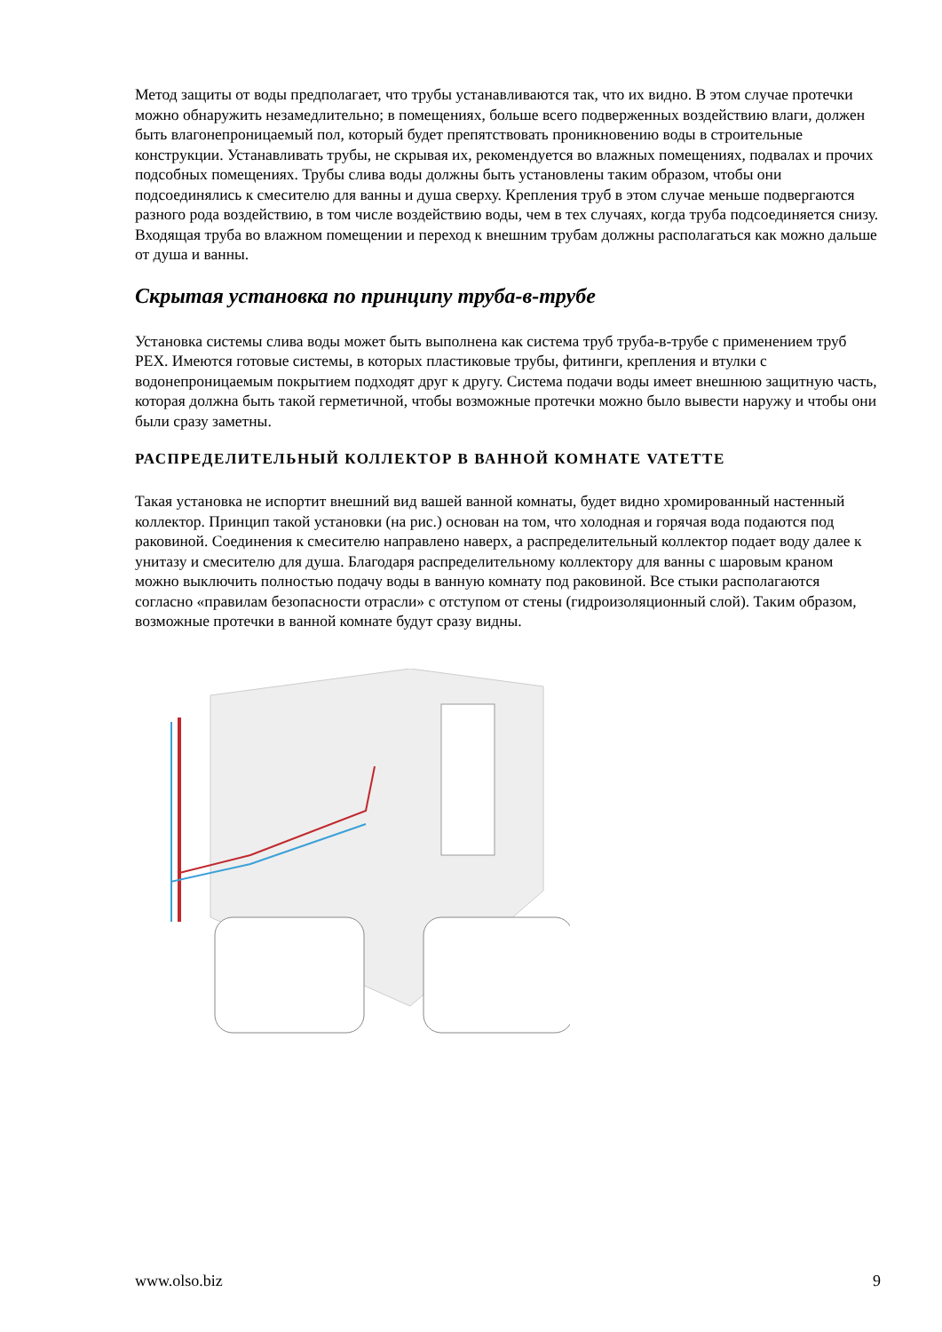Метод защиты от воды предполагает, что трубы устанавливаются так, что их видно. В этом случае протечки можно обнаружить незамедлительно; в помещениях, больше всего подверженных воздействию влаги, должен быть влагонепроницаемый пол, который будет препятствовать проникновению воды в строительные конструкции. Устанавливать трубы, не скрывая их, рекомендуется во влажных помещениях, подвалах и прочих подсобных помещениях. Трубы слива воды должны быть установлены таким образом, чтобы они подсоединялись к смесителю для ванны и душа сверху. Крепления труб в этом случае меньше подвергаются разного рода воздействию, в том числе воздействию воды, чем в тех случаях, когда труба подсоединяется снизу. Входящая труба во влажном помещении и переход к внешним трубам должны располагаться как можно дальше от душа и ванны.
Скрытая установка по принципу труба-в-трубе
Установка системы слива воды может быть выполнена как система труб труба-в-трубе с применением труб PEX. Имеются готовые системы, в которых пластиковые трубы, фитинги, крепления и втулки с водонепроницаемым покрытием подходят друг к другу. Система подачи воды имеет внешнюю защитную часть, которая должна быть такой герметичной, чтобы возможные протечки можно было вывести наружу и чтобы они были сразу заметны.
РАСПРЕДЕЛИТЕЛЬНЫЙ КОЛЛЕКТОР В ВАННОЙ КОМНАТЕ VATETTE
Такая установка не испортит внешний вид вашей ванной комнаты, будет видно хромированный настенный коллектор. Принцип такой установки (на рис.) основан на том, что холодная и горячая вода подаются под раковиной. Соединения к смесителю направлено наверх, а распределительный коллектор подает воду далее к унитазу и смесителю для душа. Благодаря распределительному коллектору для ванны с шаровым краном можно выключить полностью подачу воды в ванную комнату под раковиной. Все стыки располагаются согласно «правилам безопасности отрасли» с отступом от стены (гидроизоляционный слой). Таким образом, возможные протечки в ванной комнате будут сразу видны.
www.olso.biz 9